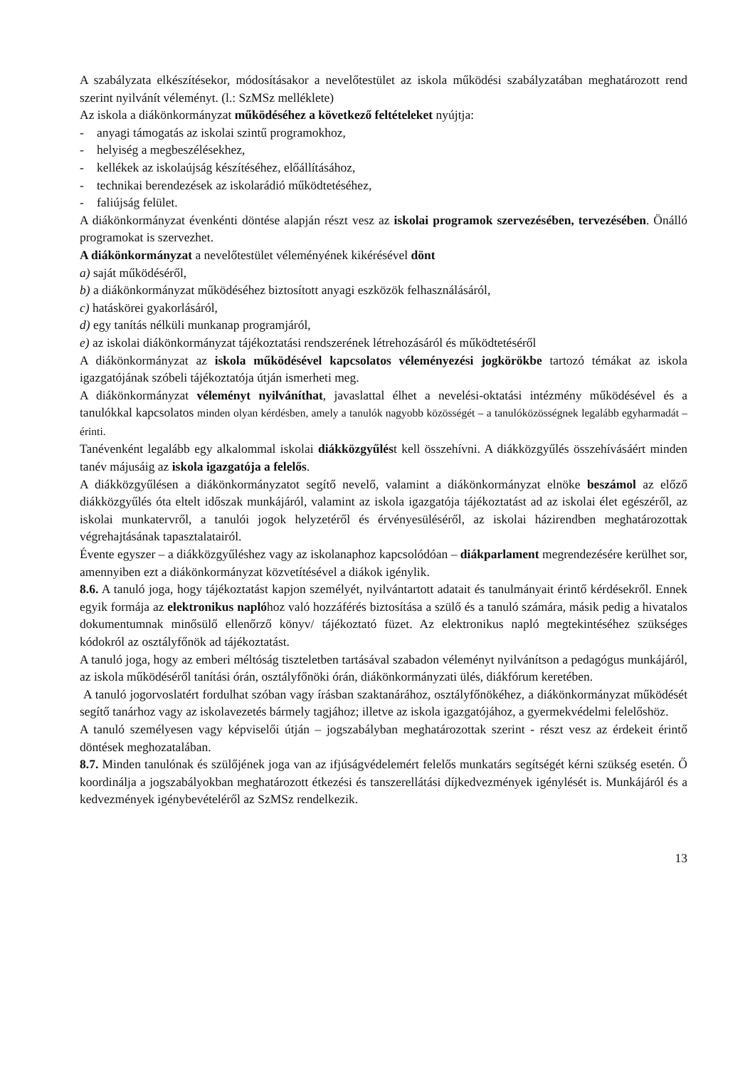A szabályzata elkészítésekor, módosításakor a nevelőtestület az iskola működési szabályzatában meghatározott rend szerint nyilvánít véleményt. (l.: SzMSz melléklete)
Az iskola a diákönkormányzat működéséhez a következő feltételeket nyújtja:
- anyagi támogatás az iskolai szintű programokhoz,
- helyiség a megbeszélésekhez,
- kellékek az iskolaújság készítéséhez, előállításához,
- technikai berendezések az iskolarádió működtetéséhez,
- faliújság felület.
A diákönkormányzat évenkénti döntése alapján részt vesz az iskolai programok szervezésében, tervezésében. Önálló programokat is szervezhet.
A diákönkormányzat a nevelőtestület véleményének kikérésével dönt
a) saját működéséről,
b) a diákönkormányzat működéséhez biztosított anyagi eszközök felhasználásáról,
c) hatáskörei gyakorlásáról,
d) egy tanítás nélküli munkanap programjáról,
e) az iskolai diákönkormányzat tájékoztatási rendszerének létrehozásáról és működtetéséről
A diákönkormányzat az iskola működésével kapcsolatos véleményezési jogkörökbe tartozó témákat az iskola igazgatójának szóbeli tájékoztatója útján ismerheti meg.
A diákönkormányzat véleményt nyilváníthat, javaslattal élhet a nevelési-oktatási intézmény működésével és a tanulókkal kapcsolatos minden olyan kérdésben, amely a tanulók nagyobb közösségét – a tanulóközösségnek legalább egyharmadát – érinti.
Tanévenként legalább egy alkalommal iskolai diákközgyűlést kell összehívni. A diákközgyűlés összehívásáért minden tanév májusáig az iskola igazgatója a felelős.
A diákközgyűlésen a diákönkormányzatot segítő nevelő, valamint a diákönkormányzat elnöke beszámol az előző diákközgyűlés óta eltelt időszak munkájáról, valamint az iskola igazgatója tájékoztatást ad az iskolai élet egészéről, az iskolai munkatervről, a tanulói jogok helyzetéről és érvényesüléséről, az iskolai házirendben meghatározottak végrehajtásának tapasztalatairól.
Évente egyszer – a diákközgyűléshez vagy az iskolanaphoz kapcsolódóan – diákparlament megrendezésére kerülhet sor, amennyiben ezt a diákönkormányzat közvetítésével a diákok igénylik.
8.6. A tanuló joga, hogy tájékoztatást kapjon személyét, nyilvántartott adatait és tanulmányait érintő kérdésekről. Ennek egyik formája az elektronikus naplóhoz való hozzáférés biztosítása a szülő és a tanuló számára, másik pedig a hivatalos dokumentumnak minősülő ellenőrző könyv/ tájékoztató füzet. Az elektronikus napló megtekintéséhez szükséges kódokról az osztályfőnök ad tájékoztatást.
A tanuló joga, hogy az emberi méltóság tiszteletben tartásával szabadon véleményt nyilvánítson a pedagógus munkájáról, az iskola működéséről tanítási órán, osztályfőnöki órán, diákönkormányzati ülés, diákfórum keretében.
A tanuló jogorvoslatért fordulhat szóban vagy írásban szaktanárához, osztályfőnökéhez, a diákönkormányzat működését segítő tanárhoz vagy az iskolavezetés bármely tagjához; illetve az iskola igazgatójához, a gyermekvédelmi felelőshöz.
A tanuló személyesen vagy képviselői útján – jogszabályban meghatározottak szerint - részt vesz az érdekeit érintő döntések meghozatalában.
8.7. Minden tanulónak és szülőjének joga van az ifjúságvédelemért felelős munkatárs segítségét kérni szükség esetén. Ő koordinálja a jogszabályokban meghatározott étkezési és tanszerellátási díjkedvezmények igénylését is. Munkájáról és a kedvezmények igénybevételéről az SzMSz rendelkezik.
13